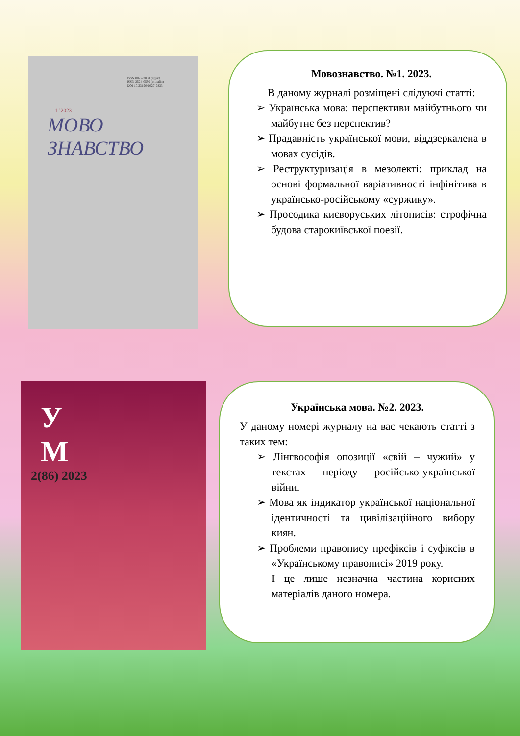ISSN 0027-2833 (друк)
ISSN 2524-0595 (онлайн)
DOI 10.33190/0027-2833
1 ’2023
МОВО
ЗНАВСТВО
Мовознавство. №1. 2023.
В даному журналі розміщені слідуючі статті:
➢ Українська мова: перспективи майбутнього чи майбутнє без перспектив?
➢ Прадавність української мови, віддзеркалена в мовах сусідів.
➢ Реструктуризація в мезолекті: приклад на основі формальної варіативності інфінітива в українсько-російському «суржику».
➢ Просодика києворуських літописів: строфічна будова старокиївської поезії.
У
М
2(86) 2023
Українська мова. №2. 2023.
У даному номері журналу на вас чекають статті з таких тем:
➢ Лінгвософія опозиції «свій – чужий» у текстах періоду російсько-української війни.
➢ Мова як індикатор української національної ідентичності та цивілізаційного вибору киян.
➢ Проблеми правопису префіксів і суфіксів в «Українському правописі» 2019 року.
І це лише незначна частина корисних матеріалів даного номера.